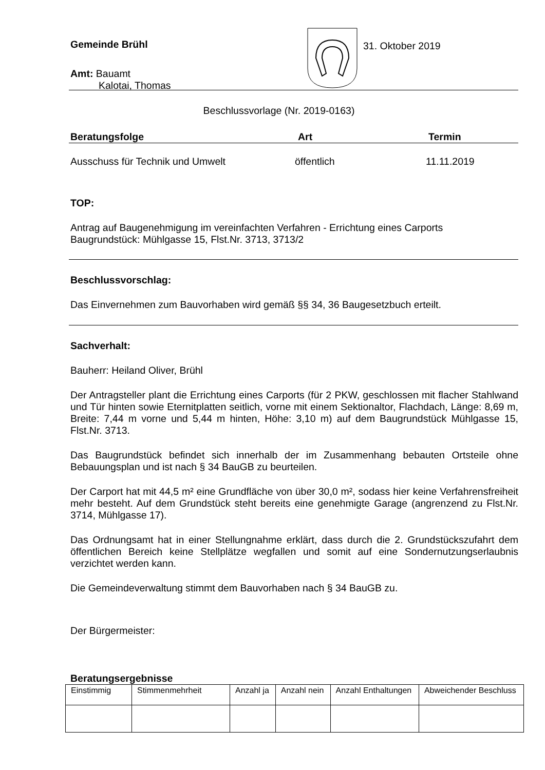Gemeinde Brühl
Amt: Bauamt
Kalotai, Thomas
31. Oktober 2019
Beschlussvorlage (Nr. 2019-0163)
Beratungsfolge Art Termin
Ausschuss für Technik und Umwelt öffentlich 11.11.2019
TOP:
Antrag auf Baugenehmigung im vereinfachten Verfahren - Errichtung eines Carports
Baugrundstück: Mühlgasse 15, Flst.Nr. 3713, 3713/2
Beschlussvorschlag:
Das Einvernehmen zum Bauvorhaben wird gemäß §§ 34, 36 Baugesetzbuch erteilt.
Sachverhalt:
Bauherr: Heiland Oliver, Brühl
Der Antragsteller plant die Errichtung eines Carports (für 2 PKW, geschlossen mit flacher Stahlwand und Tür hinten sowie Eternitplatten seitlich, vorne mit einem Sektionaltor, Flachdach, Länge: 8,69 m, Breite: 7,44 m vorne und 5,44 m hinten, Höhe: 3,10 m) auf dem Baugrundstück Mühlgasse 15, Flst.Nr. 3713.
Das Baugrundstück befindet sich innerhalb der im Zusammenhang bebauten Ortsteile ohne Bebauungsplan und ist nach § 34 BauGB zu beurteilen.
Der Carport hat mit 44,5 m² eine Grundfläche von über 30,0 m², sodass hier keine Verfahrensfreiheit mehr besteht. Auf dem Grundstück steht bereits eine genehmigte Garage (angrenzend zu Flst.Nr. 3714, Mühlgasse 17).
Das Ordnungsamt hat in einer Stellungnahme erklärt, dass durch die 2. Grundstückszufahrt dem öffentlichen Bereich keine Stellplätze wegfallen und somit auf eine Sondernutzungserlaubnis verzichtet werden kann.
Die Gemeindeverwaltung stimmt dem Bauvorhaben nach § 34 BauGB zu.
Der Bürgermeister:
Beratungsergebnisse
| Einstimmig | Stimmenmehrheit | Anzahl ja | Anzahl nein | Anzahl Enthaltungen | Abweichender Beschluss |